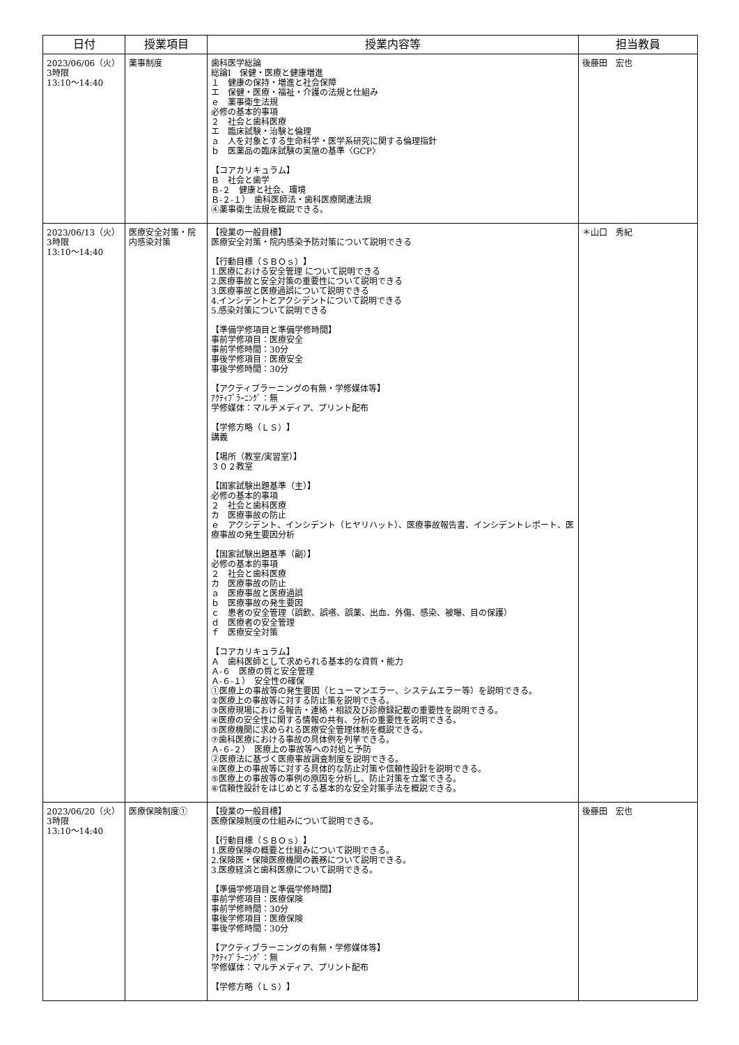| 日付 | 授業項目 | 授業内容等 | 担当教員 |
| --- | --- | --- | --- |
| 2023/06/06（火） 3時限 13:10～14:40 | 薬事制度 | 歯科医学総論 総論Ⅰ 保健・医療と健康増進 １ 健康の保持・増進と社会保障 エ 保健・医療・福祉・介護の法規と仕組み ｅ 薬事衛生法規 必修の基本的事項 ２ 社会と歯科医療 エ 臨床試験・治験と倫理 ａ 人を対象とする生命科学・医学系研究に関する倫理指針 ｂ 医薬品の臨床試験の実施の基準〈GCP〉 【コアカリキュラム】 Ｂ 社会と歯学 Ｂ-２ 健康と社会、環境 Ｂ-２-１） 歯科医師法・歯科医療関連法規 ④薬事衛生法規を概説できる。 | 後藤田 宏也 |
| 2023/06/13（火） 3時限 13:10～14:40 | 医療安全対策・院内感染対策 | 【授業の一般目標】 医療安全対策・院内感染予防対策について説明できる 【行動目標（ＳＢＯｓ）】 1.医療における安全管理 について説明できる 2.医療事故と安全対策の重要性について説明できる 3.医療事故と医療過誤について説明できる 4.インシデントとアクシデントについて説明できる 5.感染対策について説明できる 【準備学修項目と準備学修時間】 事前学修項目：医療安全 事前学修時間：30分 事後学修項目：医療安全 事後学修時間：30分 【アクティブラーニングの有無・学修媒体等】 ｱｸﾃｨﾌﾞﾗｰﾆﾝｸﾞ：無 学修媒体：マルチメディア、プリント配布 【学修方略（ＬＳ）】 講義 【場所（教室/実習室）】 ３０２教室 【国家試験出題基準（主）】 必修の基本的事項 ２ 社会と歯科医療 カ 医療事故の防止 ｅ アクシデント、インシデント（ヒヤリハット）、医療事故報告書、インシデントレポート、医療事故の発生要因分析 【国家試験出題基準（副）】 必修の基本的事項 ２ 社会と歯科医療 カ 医療事故の防止 ａ 医療事故と医療過誤 ｂ 医療事故の発生要因 ｃ 患者の安全管理（誤飲、誤嚥、誤薬、出血、外傷、感染、被曝、目の保護） ｄ 医療者の安全管理 ｆ 医療安全対策 【コアカリキュラム】 Ａ 歯科医師として求められる基本的な資質・能力 Ａ-６ 医療の質と安全管理 Ａ-６-１） 安全性の確保 ①医療上の事故等の発生要因（ヒューマンエラー、システムエラー等）を説明できる。 ②医療上の事故等に対する防止策を説明できる。 ③医療現場における報告・連絡・相談及び診療録記載の重要性を説明できる。 ④医療の安全性に関する情報の共有、分析の重要性を説明できる。 ⑤医療機関に求められる医療安全管理体制を概説できる。 ⑦歯科医療における事故の具体例を列挙できる。 Ａ-６-２） 医療上の事故等への対処と予防 ②医療法に基づく医療事故調査制度を説明できる。 ④医療上の事故等に対する具体的な防止対策や信頼性設計を説明できる。 ⑤医療上の事故等の事例の原因を分析し、防止対策を立案できる。 ⑥信頼性設計をはじめとする基本的な安全対策手法を概説できる。 | ＊山口 秀紀 |
| 2023/06/20（火） 3時限 13:10～14:40 | 医療保険制度① | 【授業の一般目標】 医療保険制度の仕組みについて説明できる。 【行動目標（ＳＢＯｓ）】 1.医療保険の概要と仕組みについて説明できる。 2.保険医・保険医療機関の義務について説明できる。 3.医療経済と歯科医療について説明できる。 【準備学修項目と準備学修時間】 事前学修項目：医療保険 事前学修時間：30分 事後学修項目：医療保険 事後学修時間：30分 【アクティブラーニングの有無・学修媒体等】 ｱｸﾃｨﾌﾞﾗｰﾆﾝｸﾞ：無 学修媒体：マルチメディア、プリント配布 【学修方略（ＬＳ）】 | 後藤田 宏也 |